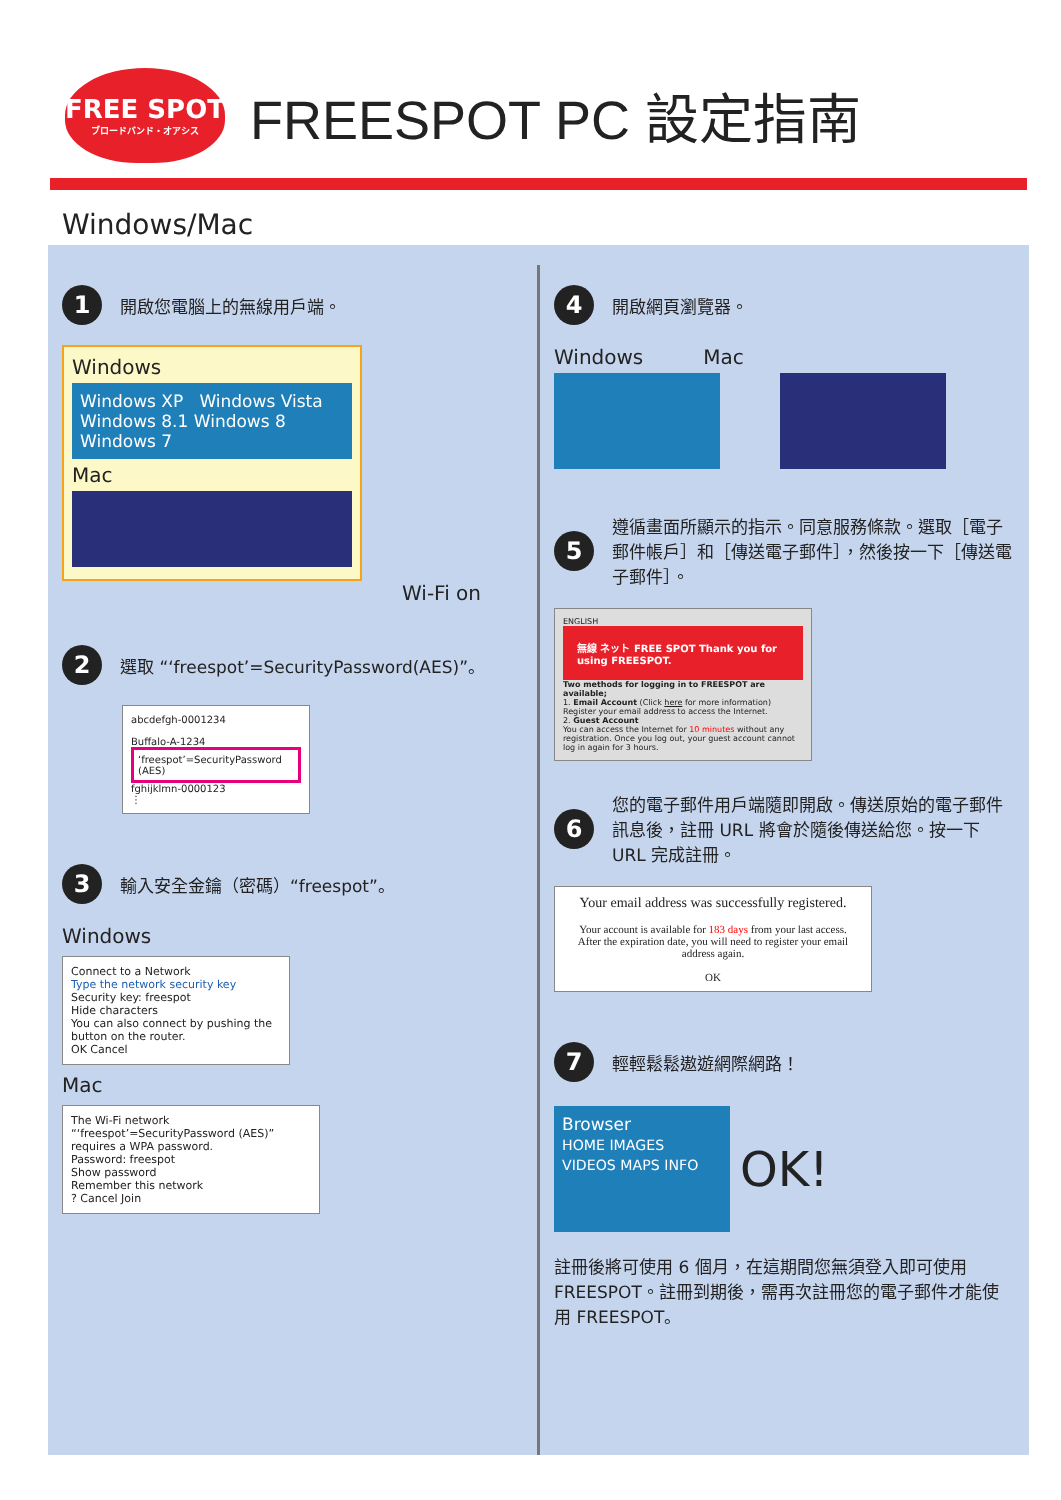FREE SPOT
ブロードバンド・オアシス
FREESPOT PC 設定指南
Windows/Mac
1 開啟您電腦上的無線用戶端。
Windows
Windows XP Windows Vista Windows 8.1 Windows 8 Windows 7
Mac
Wi-Fi on
2 選取 “‘freespot’=SecurityPassword(AES)”。
abcdefgh-0001234
Buffalo-A-1234
‘freespot’=SecurityPassword (AES)
fghijklmn-0000123
⋮
3 輸入安全金鑰（密碼）“freespot”。
Windows
Connect to a Network
Type the network security key
Security key: freespot
Hide characters
You can also connect by pushing the button on the router.
OK Cancel
Mac
The Wi-Fi network “‘freespot’=SecurityPassword (AES)” requires a WPA password.
Password: freespot
Show password
Remember this network
? Cancel Join
4 開啟網頁瀏覽器。
Windows Mac
5 遵循畫面所顯示的指示。同意服務條款。選取［電子郵件帳戶］和［傳送電子郵件］，然後按一下［傳送電子郵件］。
ENGLISH
無線 ネット FREE SPOT Thank you for using FREESPOT.
Two methods for logging in to FREESPOT are available;
1. Email Account (Click here for more information)
Register your email address to access the Internet.
2. Guest Account
You can access the Internet for 10 minutes without any registration. Once you log out, your guest account cannot log in again for 3 hours.
6 您的電子郵件用戶端隨即開啟。傳送原始的電子郵件訊息後，註冊 URL 將會於隨後傳送給您。按一下 URL 完成註冊。
Your email address was successfully registered.
Your account is available for 183 days from your last access.
After the expiration date, you will need to register your email address again.
OK
7 輕輕鬆鬆遨遊網際網路！
Browser
HOME IMAGES VIDEOS MAPS INFO
OK!
註冊後將可使用 6 個月，在這期間您無須登入即可使用 FREESPOT。註冊到期後，需再次註冊您的電子郵件才能使用 FREESPOT。